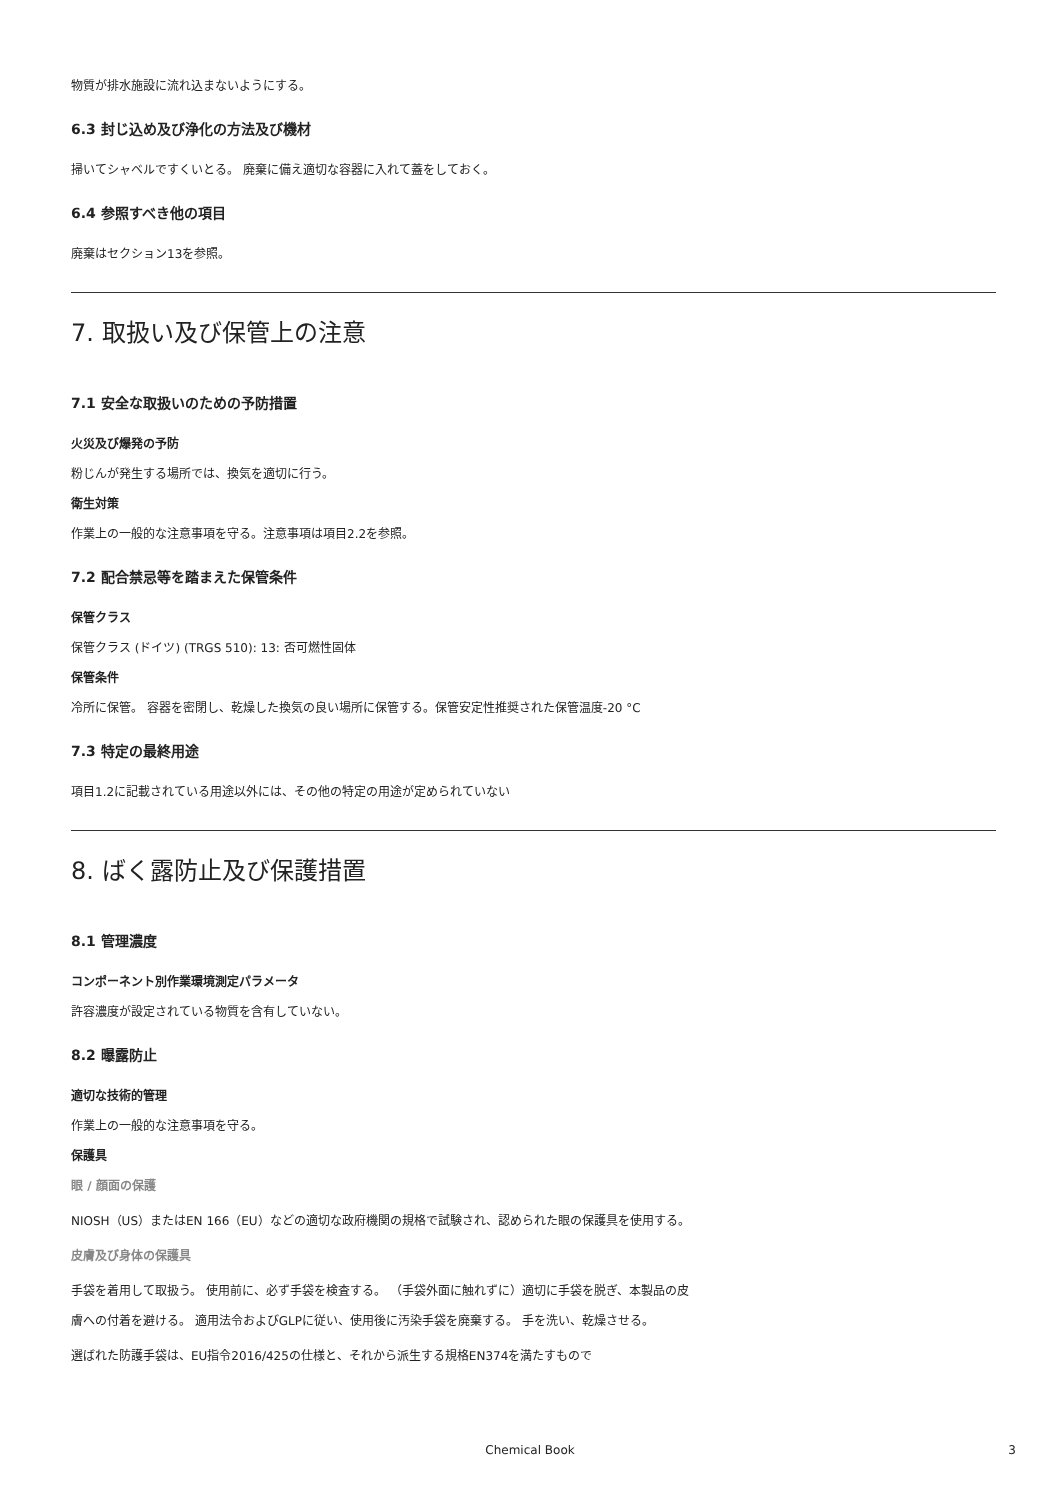物質が排水施設に流れ込まないようにする。
6.3 封じ込め及び浄化の方法及び機材
掃いてシャベルですくいとる。 廃棄に備え適切な容器に入れて蓋をしておく。
6.4 参照すべき他の項目
廃棄はセクション13を参照。
7. 取扱い及び保管上の注意
7.1 安全な取扱いのための予防措置
火災及び爆発の予防
粉じんが発生する場所では、換気を適切に行う。
衛生対策
作業上の一般的な注意事項を守る。注意事項は項目2.2を参照。
7.2 配合禁忌等を踏まえた保管条件
保管クラス
保管クラス (ドイツ) (TRGS 510): 13: 否可燃性固体
保管条件
冷所に保管。 容器を密閉し、乾燥した換気の良い場所に保管する。保管安定性推奨された保管温度-20 °C
7.3 特定の最終用途
項目1.2に記載されている用途以外には、その他の特定の用途が定められていない
8. ばく露防止及び保護措置
8.1 管理濃度
コンポーネント別作業環境測定パラメータ
許容濃度が設定されている物質を含有していない。
8.2 曝露防止
適切な技術的管理
作業上の一般的な注意事項を守る。
保護具
眼 / 顔面の保護
NIOSH（US）またはEN 166（EU）などの適切な政府機関の規格で試験され、認められた眼の保護具を使用する。
皮膚及び身体の保護具
手袋を着用して取扱う。 使用前に、必ず手袋を検査する。 （手袋外面に触れずに）適切に手袋を脱ぎ、本製品の皮膚への付着を避ける。 適用法令およびGLPに従い、使用後に汚染手袋を廃棄する。 手を洗い、乾燥させる。
選ばれた防護手袋は、EU指令2016/425の仕様と、それから派生する規格EN374を満たすもので
Chemical Book 3